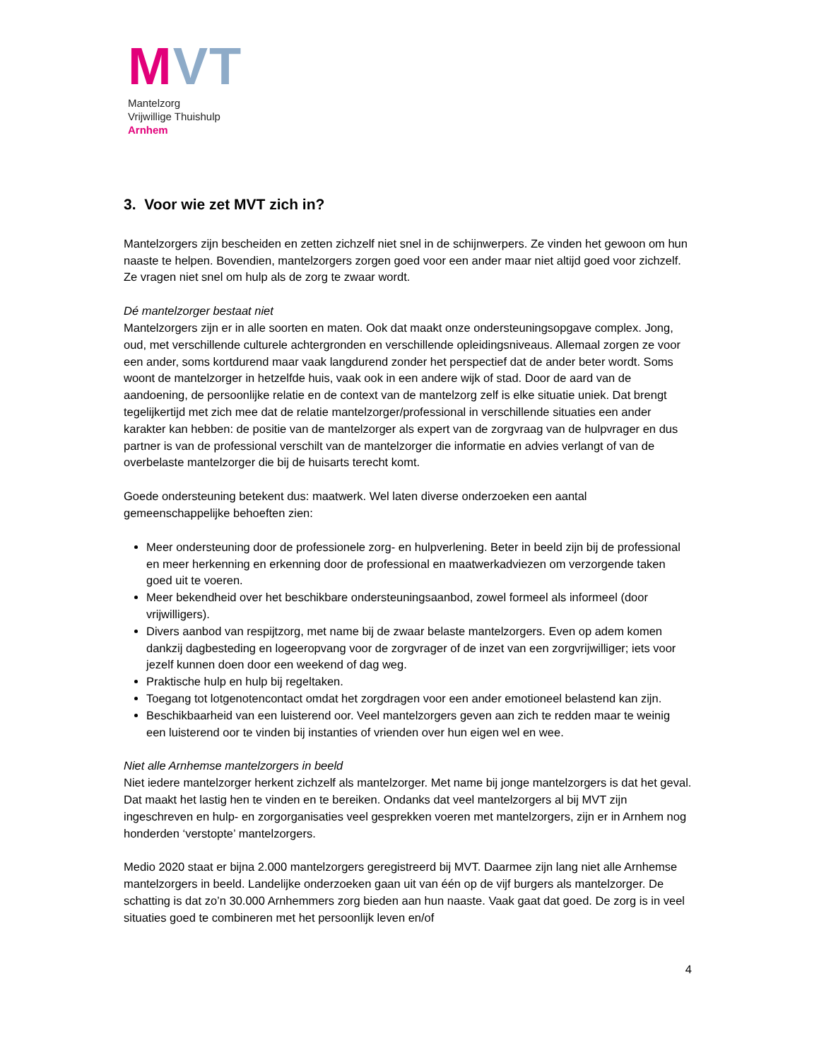MVT
Mantelzorg
Vrijwillige Thuishulp
Arnhem
3. Voor wie zet MVT zich in?
Mantelzorgers zijn bescheiden en zetten zichzelf niet snel in de schijnwerpers. Ze vinden het gewoon om hun naaste te helpen. Bovendien, mantelzorgers zorgen goed voor een ander maar niet altijd goed voor zichzelf. Ze vragen niet snel om hulp als de zorg te zwaar wordt.
Dé mantelzorger bestaat niet
Mantelzorgers zijn er in alle soorten en maten. Ook dat maakt onze ondersteuningsopgave complex. Jong, oud, met verschillende culturele achtergronden en verschillende opleidingsniveaus. Allemaal zorgen ze voor een ander, soms kortdurend maar vaak langdurend zonder het perspectief dat de ander beter wordt. Soms woont de mantelzorger in hetzelfde huis, vaak ook in een andere wijk of stad. Door de aard van de aandoening, de persoonlijke relatie en de context van de mantelzorg zelf is elke situatie uniek. Dat brengt tegelijkertijd met zich mee dat de relatie mantelzorger/professional in verschillende situaties een ander karakter kan hebben: de positie van de mantelzorger als expert van de zorgvraag van de hulpvrager en dus partner is van de professional verschilt van de mantelzorger die informatie en advies verlangt of van de overbelaste mantelzorger die bij de huisarts terecht komt.
Goede ondersteuning betekent dus: maatwerk. Wel laten diverse onderzoeken een aantal gemeenschappelijke behoeften zien:
Meer ondersteuning door de professionele zorg- en hulpverlening. Beter in beeld zijn bij de professional en meer herkenning en erkenning door de professional en maatwerkadviezen om verzorgende taken goed uit te voeren.
Meer bekendheid over het beschikbare ondersteuningsaanbod, zowel formeel als informeel (door vrijwilligers).
Divers aanbod van respijtzorg, met name bij de zwaar belaste mantelzorgers. Even op adem komen dankzij dagbesteding en logeeropvang voor de zorgvrager of de inzet van een zorgvrijwilliger; iets voor jezelf kunnen doen door een weekend of dag weg.
Praktische hulp en hulp bij regeltaken.
Toegang tot lotgenotencontact omdat het zorgdragen voor een ander emotioneel belastend kan zijn.
Beschikbaarheid van een luisterend oor. Veel mantelzorgers geven aan zich te redden maar te weinig een luisterend oor te vinden bij instanties of vrienden over hun eigen wel en wee.
Niet alle Arnhemse mantelzorgers in beeld
Niet iedere mantelzorger herkent zichzelf als mantelzorger. Met name bij jonge mantelzorgers is dat het geval. Dat maakt het lastig hen te vinden en te bereiken. Ondanks dat veel mantelzorgers al bij MVT zijn ingeschreven en hulp- en zorgorganisaties veel gesprekken voeren met mantelzorgers, zijn er in Arnhem nog honderden ‘verstopte’ mantelzorgers.
Medio 2020 staat er bijna 2.000 mantelzorgers geregistreerd bij MVT. Daarmee zijn lang niet alle Arnhemse mantelzorgers in beeld. Landelijke onderzoeken gaan uit van één op de vijf burgers als mantelzorger. De schatting is dat zo’n 30.000 Arnhemmers zorg bieden aan hun naaste. Vaak gaat dat goed. De zorg is in veel situaties goed te combineren met het persoonlijk leven en/of
4